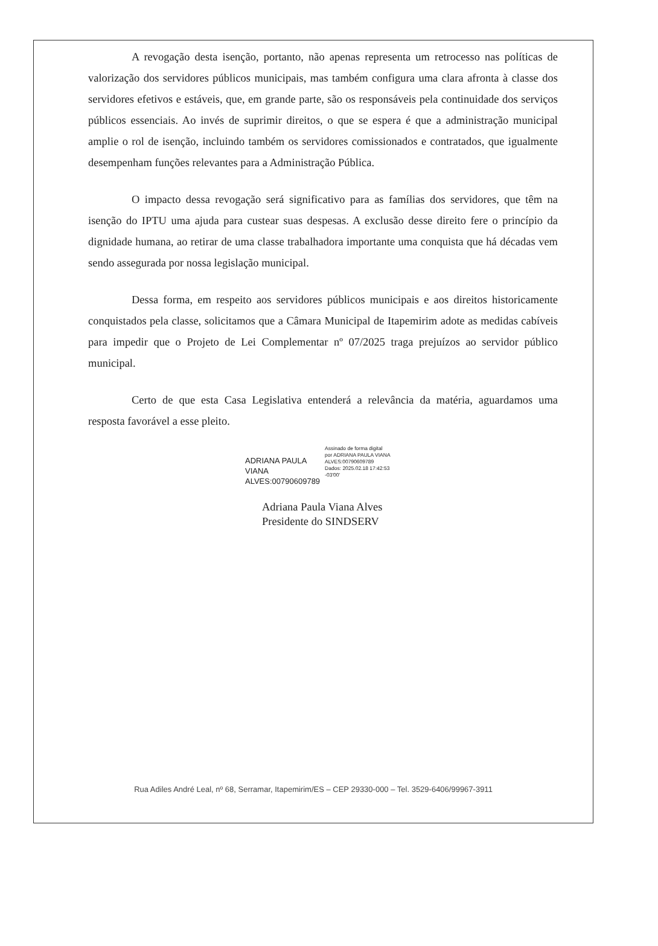A revogação desta isenção, portanto, não apenas representa um retrocesso nas políticas de valorização dos servidores públicos municipais, mas também configura uma clara afronta à classe dos servidores efetivos e estáveis, que, em grande parte, são os responsáveis pela continuidade dos serviços públicos essenciais. Ao invés de suprimir direitos, o que se espera é que a administração municipal amplie o rol de isenção, incluindo também os servidores comissionados e contratados, que igualmente desempenham funções relevantes para a Administração Pública.
O impacto dessa revogação será significativo para as famílias dos servidores, que têm na isenção do IPTU uma ajuda para custear suas despesas. A exclusão desse direito fere o princípio da dignidade humana, ao retirar de uma classe trabalhadora importante uma conquista que há décadas vem sendo assegurada por nossa legislação municipal.
Dessa forma, em respeito aos servidores públicos municipais e aos direitos historicamente conquistados pela classe, solicitamos que a Câmara Municipal de Itapemirim adote as medidas cabíveis para impedir que o Projeto de Lei Complementar nº 07/2025 traga prejuízos ao servidor público municipal.
Certo de que esta Casa Legislativa entenderá a relevância da matéria, aguardamos uma resposta favorável a esse pleito.
ADRIANA PAULA
VIANA
ALVES:00790609789
Assinado de forma digital
por ADRIANA PAULA VIANA
ALVES:00790609789
Dados: 2025.02.18 17:42:53
-03'00'
Adriana Paula Viana Alves
Presidente do SINDSERV
Rua Adiles André Leal, nº 68, Serramar, Itapemirim/ES – CEP 29330-000 – Tel. 3529-6406/99967-3911